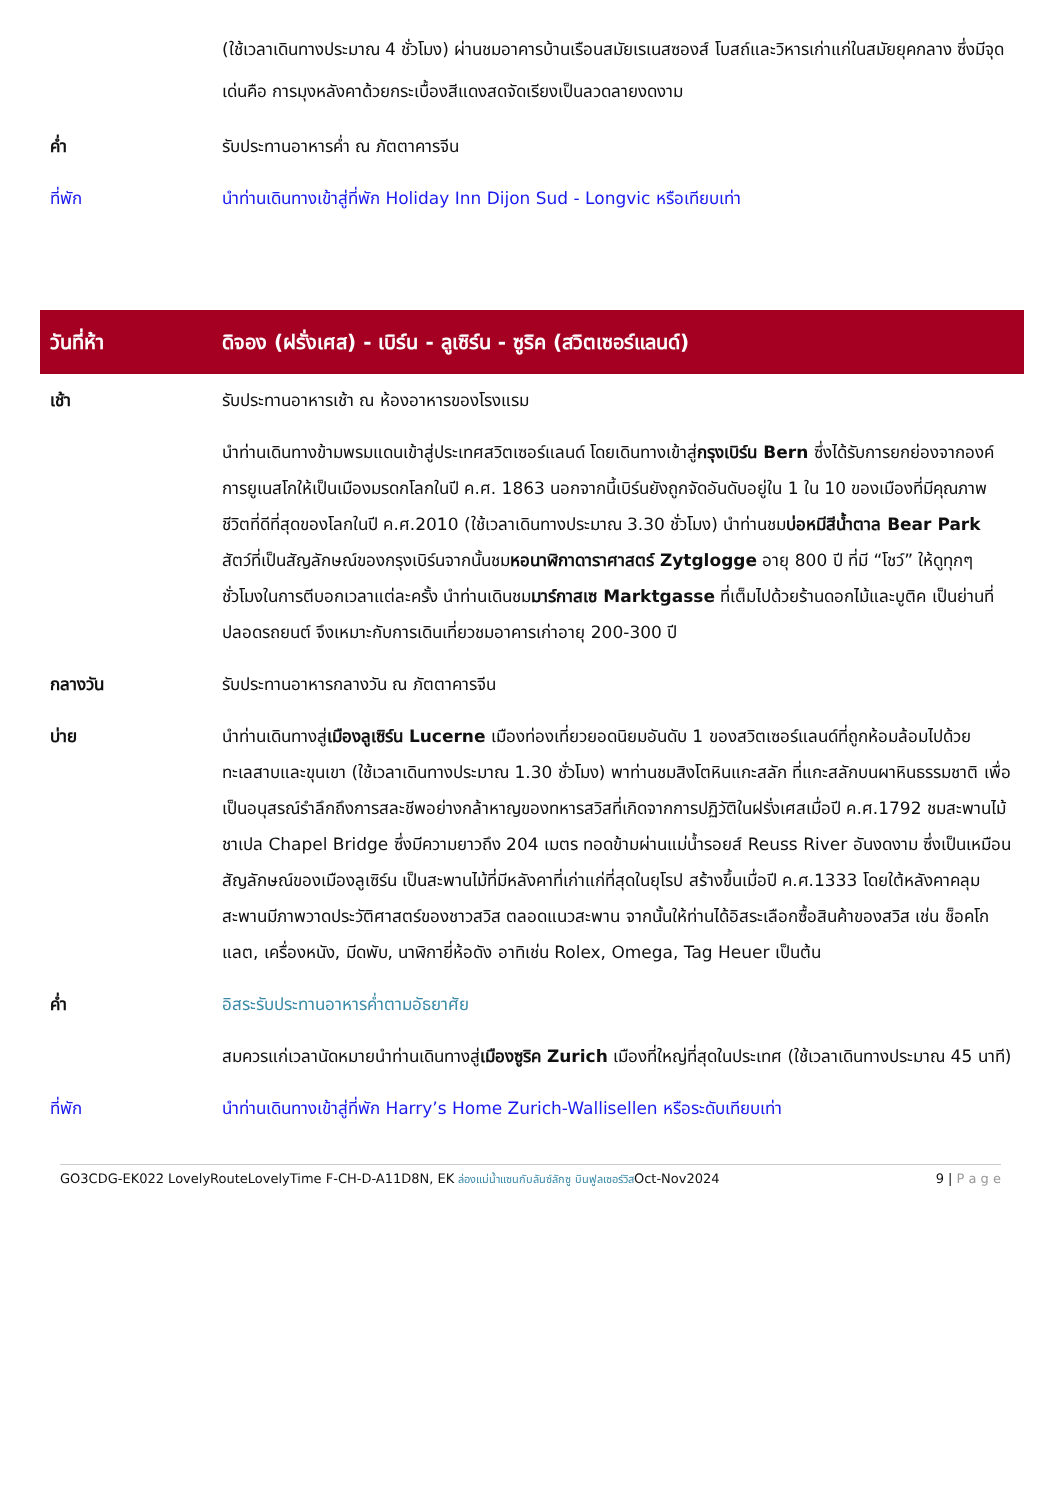| | (ใช้เวลาเดินทางประมาณ 4 ชั่วโมง) ผ่านชมอาคารบ้านเรือนสมัยเรเนสซองส์ โบสถ์และวิหารเก่าแก่ในสมัยยุคกลาง ซึ่งมีจุดเด่นคือ การมุงหลังคาด้วยกระเบื้องสีแดงสดจัดเรียงเป็นลวดลายงดงาม |
| ค่ำ | รับประทานอาหารค่ำ ณ ภัตตาคารจีน |
| ที่พัก | นำท่านเดินทางเข้าสู่ที่พัก Holiday Inn Dijon Sud - Longvic หรือเทียบเท่า |
| วันที่ห้า | ดิจอง (ฝรั่งเศส) - เบิร์น - ลูเซิร์น - ซูริค (สวิตเซอร์แลนด์) |
| เช้า | รับประทานอาหารเช้า ณ ห้องอาหารของโรงแรม |
| | นำท่านเดินทางข้ามพรมแดนเข้าสู่ประเทศสวิตเซอร์แลนด์ โดยเดินทางเข้าสู่ กรุงเบิร์น Bern ซึ่งได้รับการยกย่องจากองค์การยูเนสโกให้เป็นเมืองมรดกโลกในปี ค.ศ. 1863 นอกจากนี้เบิร์นยังถูกจัดอันดับอยู่ใน 1 ใน 10 ของเมืองที่มีคุณภาพชีวิตที่ดีที่สุดของโลกในปี ค.ศ.2010 (ใช้เวลาเดินทางประมาณ 3.30 ชั่วโมง) นำท่านชม บ่อหมีสีน้ำตาล Bear Park สัตว์ที่เป็นสัญลักษณ์ของกรุงเบิร์นจากนั้นชม หอนาฬิกาดาราศาสตร์ Zytglogge อายุ 800 ปี ที่มี “โชว์” ให้ดูทุกๆชั่วโมงในการตีบอกเวลาแต่ละครั้ง นำท่านเดินชม มาร์กาสเซ Marktgasse ที่เต็มไปด้วยร้านดอกไม้และบูติค เป็นย่านที่ปลอดรถยนต์ จึงเหมาะกับการเดินเที่ยวชมอาคารเก่าอายุ 200-300 ปี |
| กลางวัน | รับประทานอาหารกลางวัน ณ ภัตตาคารจีน |
| บ่าย | นำท่านเดินทางสู่ เมืองลูเซิร์น Lucerne เมืองท่องเที่ยวยอดนิยมอันดับ 1 ของสวิตเซอร์แลนด์ที่ถูกห้อมล้อมไปด้วยทะเลสาบและขุนเขา (ใช้เวลาเดินทางประมาณ 1.30 ชั่วโมง) พาท่านชมสิงโตหินแกะสลัก ที่แกะสลักบนผาหินธรรมชาติ เพื่อเป็นอนุสรณ์รำลึกถึงการสละชีพอย่างกล้าหาญของทหารสวิสที่เกิดจากการปฏิวัติในฝรั่งเศสเมื่อปี ค.ศ.1792 ชมสะพานไม้ชาเปล Chapel Bridge ซึ่งมีความยาวถึง 204 เมตร ทอดข้ามผ่านแม่น้ำรอยส์ Reuss River อันงดงาม ซึ่งเป็นเหมือนสัญลักษณ์ของเมืองลูเซิร์น เป็นสะพานไม้ที่มีหลังคาที่เก่าแก่ที่สุดในยุโรป สร้างขึ้นเมื่อปี ค.ศ.1333 โดยใต้หลังคาคลุมสะพานมีภาพวาดประวัติศาสตร์ของชาวสวิส ตลอดแนวสะพาน จากนั้นให้ท่านได้อิสระเลือกซื้อสินค้าของสวิส เช่น ช็อคโก แลต, เครื่องหนัง, มีดพับ, นาฬิกายี่ห้อดัง อาทิเช่น Rolex, Omega, Tag Heuer เป็นต้น |
| ค่ำ | อิสระรับประทานอาหารค่ำตามอัธยาศัย |
| | สมควรแก่เวลานัดหมายนำท่านเดินทางสู่ เมืองซูริค Zurich เมืองที่ใหญ่ที่สุดในประเทศ (ใช้เวลาเดินทางประมาณ 45 นาที) |
| ที่พัก | นำท่านเดินทางเข้าสู่ที่พัก Harry’s Home Zurich-Wallisellen หรือระดับเทียบเท่า |
GO3CDG-EK022 LovelyRouteLovelyTime F-CH-D-A11D8N, EK ล่องแม่น้ำแซนกับลันซ์ลักซู บินฟูลเซอร์วิสOct-Nov2024 9 | P a g e